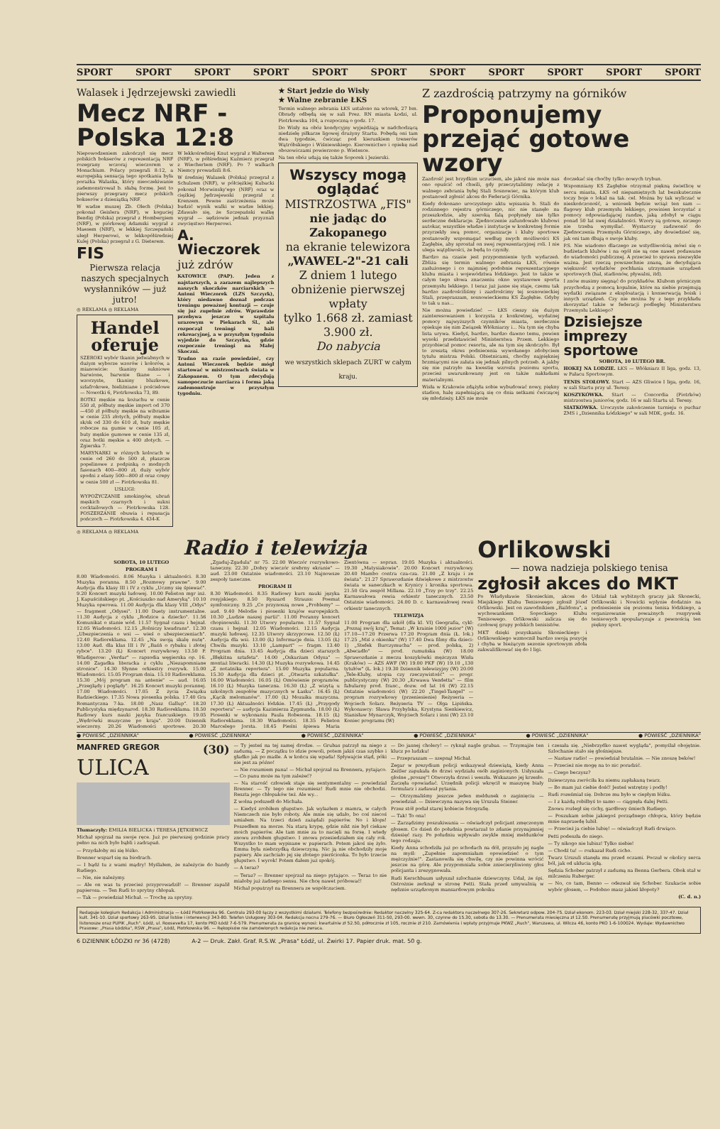SPORT SPORT SPORT SPORT SPORT SPORT SPORT SPORT SPORT SPORT SPORT
Walasek i Jędrzejewski zawiedli
Mecz NRF - Polska 12:8
Niepowodzeniem zakończył się mecz polskich bokserów z reprezentacją NRF rozegrany wczoraj wieczorem w Monachium. Polacy przegrali 8:12, a europejską sensacją tego spotkania była porażka Walaska, który nieoczekiwanie zademonstrował b. słabą formę. Jest to pierwszy przegrany mecz polskich bokserów z dziesiątką NRF.
W wadze muszej Zb. Olech (Polska) pokonał Geislera (NRF), w koguciej Bendig (Polska) przegrał z Hombergiem (NRF), w piórkowej Adamski wygrał z Maesem (NRF), w lekkiej Szczepański uległ Herperowi, w lekkopółśredniej Kulej (Polska) przegrał z G. Dieterem.
FIS
Pierwsza relacja naszych specjalnych wysłanników — już jutro!
◎ REKLAMA ◎ REKLAMA
Handel oferuje
SZEROKI wybór tkanin jedwabnych w dużym wyborze wzorów i kolorów, a mianowicie: tkaniny sukniowe barwione, barwnie tkane — i wzorzyste, tkaniny bluzkowe, szlafrokowe, bieliźniane i pościelowe — Nowotki 6, Piotrkowska 73, 89.
BOTKI męskie na kożuchu w cenie 550 zł, półbuty męskie import od 370—450 zł półbuty męskie na wibramie w cenie 235 złotych, półbuty męskie sk/sk od 330 do 610 zł, buty męskie robocze na gumie w cenie 105 zł, buty męskie gumowe w cenie 135 zł, oraz botki męskie a 400 złotych. — Zgierska 7.
MARYNARKI w różnych kolorach w cenie od 260 do 500 zł, płaszcze popelinowe z podpinką o modnych fasonach 400—800 zł, duży wybór spodni z elany 500—800 zł oraz crepy w cenie 500 zł — Piotrkowska 81.
USŁUGI:
WYPOŻYCZANIE smokingów, ubrań męskich czarnych i sukni cocktailowych — Piotrkowska 128. POSZERZANIE obuwia i repasacja pończoch — Piotrkowska 4. 434-K
◎ REKLAMA ◎ REKLAMA
W lekkośredniej Knut wygrał z Walterem (NRF), w półśredniej Kuźmierz przegrał z Wiechertem (NRF). Po 7 walkach Niemcy prowadzili 8:6.
W średniej Walasek (Polska) przegrał z Schulzem (NRF), w półciężkiej Kubacki pokonał Morwinsky'ego (NRF) oraz w ciężkiej Jędrzejewski przegrał z Krenzem. Pewne zastrzeżenia może budzić wynik walki w wadze lekkiej. Zdawało się, że Szczepański walkę wygrał — sędziowie jednak przyznali zwycięstwo Herperowi.
A. Wieczorek
już zdrów
KATOWICE (PAP). Jeden z najstarszych, a zarazem najlepszych naszych skoczków narciarskich — Antoni Wieczorek (LZS Szczyrk), który niedawno doznał podczas treningu poważnej kontuzji — czuje się już zupełnie zdrów. Wprawdzie przebywa jeszcze w szpitalu urazowym w Piekarach Śl., ale rozpoczął treningi w hali rekreacyjnej, a w przyszłym tygodniu wyjedzie do Szczyrku, gdzie rozpocznie treningi na Małej Skoczni.
Trudno na razie powiedzieć, czy Antoni Wieczorek będzie mógł startować w mistrzostwach świata w Zakopanem. O tym zdecydują samopoczucie narciarza i forma jaką zademonstruje w przyszłym tygodniu.
★ Start jedzie do Wisły
★ Walne zebranie ŁKS
Termin walnego zebrania ŁKS ustalono na wtorek, 27 bm. Obrady odbędą się w sali Prez. RN miasta Łodzi, ul. Piotrkowska 104, a rozpoczną o godz. 17.
Do Wisły na obóz kondycyjny wyjeżdżają w nadchodzącą niedzielę piłkarze ligowej drużyny Startu. Pobędą oni tam dwa tygodnie, ćwicząc pod kierunkiem trenerów Wątróbskiego i Wiśniewskiego. Kierownictwo i opiekę nad obozowiczami powierzono p. Wietesce.
Na ten obóz udają się także Soporek i Jezierski.
Wszyscy mogą oglądać
MISTRZOSTWA „FIS"
nie jadąc do Zakopanego
na ekranie telewizora
„WAWEL-2"-21 cali
Z dniem 1 lutego obniżenie pierwszej wpłaty
tylko 1.668 zł. zamiast 3.900 zł.
Do nabycia
we wszystkich sklepach ZURT w całym kraju.
Z zazdrością patrzymy na górników
Proponujemy przejąć gotowe wzory
Zazdrość jest brzydkim uczuciem, ale jakoś nie może nas ono opuścić od chwili, gdy przeczytaliśmy relację z walnego zebrania byłej Stali Sosnowiec, na którym klub postanowił zgłosić akces do Federacji Górnika.
Kiedy dokonano uroczystego aktu wpisania b. Stali do rodzinnego rejestru górniczego, nic nie stanęło na przeszkodzie, aby szeroką falą popłynęły nie tylko serdeczne deklaracje. Zjednoczenie zafundowało klubowi autokar, wszystkie władze i instytucje w konkretnej formie przyrzekły swą pomoc, organizacje i kluby sportowe postanowiły wspomagać według swych możliwości KS Zagłębie, aby sprostał on swej reprezentacyjnej roli. I nie ulega wątpliwości, że będą to czyniły.
Bardzo na czasie jest przypomnienie tych wydarzeń. Zbliża się termin walnego zebrania ŁKS, równie zasłużonego i co najmniej podobnie reprezentacyjnego klubu miasta i województwa łódzkiego. Jest to także w całym tego słowa znaczeniu okno wystawowe sportu przemysłu lekkiego. I teraz już jasne się staje, czemu tak bardzo zazdrościliśmy i zazdrościmy tej sosnowieckiej Stali, przepraszam, sosnowieckiemu KS Zagłębie. Gdyby to tak u nas...
Nie można powiedzieć — ŁKS cieszy się dużym zainteresowaniem i korzysta z konkretnej, wydatnej pomocy najwyższych czynników miasta, serdecznie opiekuje się nim Związek Włókniarzy i... Na tym się chyba lista urywa. Kiedyś, bardzo, bardzo dawno temu, pewien wysoki przedstawiciel Ministerstwa Przem. Lekkiego przyobiecał pomoc resortu, ale na tym się skończyło. Był to zresztą okres podniecenia wywołanego zdobyciem tytułu mistrza Polski. Obietnicami, choćby najpiękniej brzmiącymi nie załata się jednak pilnych potrzeb. A jakby się nie patrzyło na kwestię wzrostu poziomu sportu, przecież uwarunkowany jest on także nakładami materialnymi.
Wisła w Krakowie zdążyła sobie wybudować nowy, piękny stadion, halę zapełniającą się co dnia setkami ćwiczącej się młodzieży. ŁKS nie może
doczekać się choćby tylko nowych trybun.
Wspomniany KS Zagłębie otrzymał piękną świetlicę w sercu miasta, ŁKS od niepamiętnych lat bezskutecznie toczy boje o lokal na tak. cel. Można by tak wyliczać w nieskończoność, a wniosek będzie wciąż ten sam — flagowy klub przemysłu lekkiego, powinien korzystać z pomocy odpowiadającej randze, jaką zdobył w ciągu ponad 50 lat swej działalności. Wzory są gotowe, niczego nie trzeba wymyślać. Wystarczy zadzwonić do Zjednoczenia Przemysłu Górniczego, aby dowiedzieć się, jak oni tam dbają o swoje kluby.
P.S. Nie wiadomo dlaczego ze wstydliwością mówi się o budżetach klubów i na ogół nie są one nawet podawane do wiadomości publicznej. A przecież to sprawa niezwykle ważna. Jest rzeczą powszechnie znaną, że decydująca większość wydatków pochłania utrzymanie urządzeń sportowych (hal, stadionów, pływalni, itd).
I znów musimy sięgnąć do przykładów. Klubom górniczym przychodzą z pomocą kopalnie, które na siebie przejmują wydatki związane z eksploatacją i konserwacją boisk i innych urządzeń. Czy nie można by z tego przykładu skorzystać także w federacji podległej Ministerstwu Przemysłu Lekkiego?
Dzisiejsze imprezy sportowe
SOBOTA, 10 LUTEGO BR.
HOKEJ NA LODZIE. ŁKS — Włókniarz II liga, godz. 13, w Pałacu Sportowym.
TENIS STOŁOWY. Start — AZS Gliwice I liga, godz. 16, w sali Startu przy ul. Teresy.
KOSZYKÓWKA. Start — Concordia (Piotrków) mistrzostwa juniorów, godz. 16 w sali Startu ul. Teresy.
SIATKÓWKA. Uroczyste zakończenie turnieju o puchar ZMS i „Dziennika Łódzkiego" w sali MDK, godz. 16.
Radio i telewizja
SOBOTA, 10 LUTEGO
PROGRAM I
8.00 Wiadomości. 8.06 Muzyka i aktualności. 8.30 Muzyka poranna. 8.50 „Rozmowy prawne". 9.00 Audycja dla klasy III i IV z cyklu „Uczmy się śpiewać". 9.20 Koncert muzyki ludowej. 10.00 Felieton mgr inż. J. Kapuścińskiego pt. „Kościuszko nad Ameryką". 10.10 Muzyka operowa. 11.00 Audycja dla klasy VIII „Odys" — fragment „Odysei". 11.00 Duety instrumentalne. 11.30 Audycja z cyklu „Rodzice a dziecko". 11.56 Komunikat o stanie wód. 11.57 Sygnał czasu i hejnał. 12.05 Wiadomości. 12.15 „Rolniczy kwadrans". 12.30 „Ubezpieczenia o wsi — wieś o ubezpieczeniach". 12.40 Radioreklama. 12.45 „Na swoją skalę nutę". 13.00 Aud. dla klas III i IV „Baśń o rybaku i złotej rybce". 13.20 (Ł) Koncert rozrywkowy. 13.50 P. Wladigerow: „Verdar" — rapsodia węgierska op. 16. 14.00 Zagadka literacka z cyklu „Niezapomniane stronice". 14.30 Słynne orkiestry rozrywk. 15.00 Wiadomości. 15.05 Program dnia. 15.10 Radioreklama. 15.30 „Mój program na antenie" — aud. 16.05 „Przeglądy i poglądy". 16.25 Koncert muzyki porannej. 17.00 Wiadomości. 17.05 Z życia Związku Radzieckiego. 17.35 Nowa piosenka polska. 17.40 Gra Romantyczna 7-ka. 18.00 „Nasz Gallup". 18.20 Publicystyka międzynarod. 18.30 Radioreklama. 18.50 Radiowy kurs nauki języka francuskiego. 19.05 „Wędrówki muzyczne po kraju". 20.00 Dziennik wieczorny. 20.26 Wiadomości sportowe. 20.30 „Zgaduj-Zgadula" nr 75. 22.00 Wieczór rozrywkowo-taneczny. 22.30 „Dobry wieczór srebrny ekranie" — aud. 23.00 Ostatnie wiadomości. 23.10 Najnowsze zespoły taneczne.
PROGRAM II
8.30 Wiadomości. 8.35 Radiowy kurs nauki języka rosyjskiego. 8.50 Ryszard Strauss: Poemat symfoniczny. 9.25 „Co przynoszą nowe „Problemy" — aud. 9.40 Melodie i piosenki krajów europejskich. 10.30 „Ludzie naszej partii". 11.00 Poranny koncert chopinowski. 11.30 Utwory popularne. 11.57 Sygnał czasu i hejnał. 12.05 Wiadomości. 12.15 Audycja muzyki ludowej. 12.35 Utwory skrzypcowe. 12.50 (Ł) Audycja dla wsi. 13.00 (Ł) Informacje dnia. 13.05 (Ł) Chwila muzyki. 13.10 „Lampart" — fragm. 13.40 Program dnia. 13.45 Audycja dla dzieci starszych „Błękitna sztafeta". 14.00 „Oskarżam Odysa" — montaż literacki. 14.30 (Ł) Muzyka rozrywkowa. 14.45 „Z notatnika reportera". 15.00 Muzyka popularna. 15.30 Audycja dla dzieci pt. „Otwarta szkatułka". 16.00 Wiadomości. 16.05 (Ł) Omówienie programów. 16.10 (Ł) Muzyka taneczna. 16.30 (Ł) „Z wizytą u szkolnych zespołów muzycznych w Łasku". 16.45 (Ł) „Kącik melomanów". 17.00 (Ł) Mozaika muzyczna. 17.30 (Ł) Aktualności łódzkie. 17.45 (Ł) „Przygody reportera" — audycja Kazimierza Zygmunda. 18.00 (Ł) Piosenki w wykonaniu Paula Robesona. 18.15 (Ł) Radioreklama. 18.30 Wiadomości. 18.35 Felieton Marcelego Jorsta. 18.45 Pieśni śpiewa Maria Zientówna — sopran. 19.05 Muzyka i aktualności. 19.30 „Matysiakowie". 20.00 Koncert rozrywkowy. 20.40 Mambo contra cza-cza. 21.00 „Z kraju i ze świata". 21.27 Sprawozdanie dźwiękowe z mistrzostw świata w saneczkach w Krynicy i kronika sportowa. 21.50 Gra zespół Millana. 22.10 „Trzy po trzy". 22.25 Karnawałowa rewia orkiestr tanecznych. 23.50 Ostatnie wiadomości. 24.00 D. c. karnawałowej rewii orkiestr tanecznych.
TELEWIZJA
11.00 Program dla szkół (dla kl. VI) Geografia, cykl: „Poznaj swój kraj", Temat: „W krainie 1000 jezior" (W) 17.10—17.20 Przerwa 17.20 Program dnia (Ł. lok.) 17.25 „Miś z okienka" (W) 17.40 Dwa filmy dla dzieci: 1) „Stefek Burczymucha" — prod. polska, 2) „Abecadło" — prod. rumuńska (W) 18.00 Sprawozdanie z meczu koszykówki mężczyzn Wisła (Kraków) — AZS AWF (W) 19.00 PKF (W) 19.10 „130 tytułów" (Ł. lok.) 19.30 Dziennik telewizyjny (W) 20.00 „Tele-Kluby, utopia czy rzeczywistość" — progr. publicystyczny (W) 20.30 „Krwawa Vendetta" — film fabularny prod. franc., dozw. od lat 16 (W) 22.15 Ostatnie wiadomości (W) 22.20 „Tingel-Tangel" — program rozrywkowy (przeniesienie) Reżyseria — Wojciech Solarz. Reżyseria TV — Olga Lipińska. Wykonawcy: Sława Przybylska, Krystyna Sienkiewicz, Stanisław Mynarczyk, Wojciech Solarz i inni (W) 23.10 Koniec programu (W)
Orlikowski
— nowa nadzieja polskiego tenisa
zgłosił akces do MKT
Po Władysławie Skonieckim, akces do Miejskiego Klubu Tenisowego zgłosił Józef Orlikowski. Jest on zawodnikiem „Baildonu", a wychowankiem Sopockiego Klubu Tenisowego. Orlikowski zalicza się do czołowej grupy polskich tenisistów.
MKT dzięki pozyskaniu Skonieckiego i Orlikowskiego wzmocnił bardzo swoją pozycję i chyba w bieżącym sezonie sportowym zdoła zakwalifikować się do I ligi.
Udział tak wybitnych graczy jak Skonecki, Orlikowski i Nowicki wplynie dodatnio na podniesienie się poziomu tenisa łódzkiego, a organizowanie poważnych rozgrywek tenisowych spopularyzuje z pewnością ten piękny sport.
● POWIEŚĆ „DZIENNIKA" ● POWIEŚĆ „DZIENNIKA" ● POWIEŚĆ „DZIENNIKA" ● POWIEŚĆ „DZIENNIKA" ● POWIEŚĆ „DZIENNIKA" ● POWIEŚĆ „DZIENNIKA"
MANFRED GREGOR (30)
ULICA
Tłumaczyły: EMILIA BIELICKA i TERESA JĘTKIEWICZ
Michał spojrzał na swoje ręce. Już po pierwszej godzinie pracy pełno na nich było bąbli i zadrapań.
— Przydałoby mi się łóżko.
Brenner wsparł się na biodrach.
— I bądź tu z wami mądry! Myślałem, że należycie do bandy Rudiego.
— Nie, nie należymy.
— Ale on was tu przecież przyprowadził! — Brenner zapalił papierosa. — Ten Rudi to sprytny chłopak.
— Tak — powiedział Michał. — Trochę za sprytny.
— Ty jesteś na tej samej drodze. — Grubas patrzył na niego z zadumą. — Z początku to idzie powoli, potem jakiś czas szybko i gładko jak po maśle. A w końcu się wpada! Spływajcie stąd, póki nie jest za późno!
— Nie rozumiem pana! — Michał spojrzał na Brennera, pytająco. — Co panu może na tym zależeć?
— Na starość człowiek staje się sentymentalny — powiedział Brenner. — Ty tego nie rozumiesz! Rudi mnie nie obchodzi. Reszta jego chłopaków też. Ale wy...
Z wolna podszedł do Michała.
— Kiedyś zrobiłem głupstwo. Jak wylazłem z mamra, w całych Niemczech nie było roboty. Ale mnie się udało, bo coś niecoś umiałem. Na trzeci dzień zażądali papierów. No i klops! Poszedłem na morze. Na starą krypę, gdzie nikt nie był ciekaw moich papierów. Ale tam mnie za to nacięli na forsę. I wtedy znowu zrobiłem głupstwo. I znowu przesiedziałem się cały rok. Wszystko to mam wypisane w papierach. Potem jakoś się żyło. Emma była niebrzydką dziewczyną. Nic ją nie obchodziły moje papiery. Ale zachciało jej się złotego pierścionka. To było trzecie głupstwo. I wyrok! Potem dałem już spokój.
— A teraz?
— Teraz? — Brenner spojrzał na niego pytająco. — Teraz to nie miałoby już żadnego sensu. Nie chcę nawet próbować!
Michał popatrzył na Brennera ze współczuciem.
— Do jasnej cholery! — ryknął nagle grubas. — Trzymajże ten klucz po ludzku!
— Przepraszam — szepnął Michał.
Zegar w prezydium policji wskazywał dziewiątą, kiedy Anna Zeitler zapukała do drzwi wydziału osób zaginionych. Usłyszała głośne „proszę"! Otworzyła drzwi i weszła. Wskazano jej krzesło. Zaczęła opowiadać. Urzędnik policji wkręcił w maszynę biały formularz i zadawał pytania.
— Otrzymaliśmy jeszcze jeden meldunek o zaginięciu — powiedział. — Dziewczyna nazywa się Urszula Steiner.
Przez stół podał starej kobiecie fotografię.
— Tak! To ona!
— Zarządzimy poszukiwania — oświadczył policjant zmęczonym głosem. Co dzień do południa powtarzał to zdanie przynajmniej dziesięć razy. Po południu wpływało zwykle mniej meldunków tego rodzaju.
Kiedy Anna schodziła już po schodach na dół, przyszło jej nagle na myśl: „Zupełnie zapomniałam opowiedzieć o tym mężczyźnie!". Zastanowiła się chwilę, czy nie powinna wrócić jeszcze na górę. Ale przypomniała sobie zniecierpliwiony głos policjanta i zrezygnowała.
Rudi Kerschbaum usłyszał szlochanie dziewczyny. Udał, że śpi. Ostrożnie zerknął w stronę Petti. Stała przed umywalnią w nędznie urządzonym mansardowym pokoiku
i czesała się. „Niebrzydko nawet wygląda", pomyślał obojętnie. Szlochanie stało się głośniejsze.
— Nastaw radio! — powiedział brutalnie. — Nie znoszę beków!
— Przecież nie mogę na to nic poradzić.
— Czego beczysz?
Dziewczyna zwróciła ku niemu zapłakaną twarz.
— Bo mam już ciebie dość! Jesteś wstrętny i podły!
Rudi roześmiał się. Dobrze mu było w ciepłym łóżku.
— I z każdą robiłbyś to samo — ciągnęła dalej Petti.
Znowu rozległ się cichy, gardłowy śmiech Rudiego.
— Poszukam sobie jakiegoś porządnego chłopca, który będzie mnie naprawdę lubił.
— Przecież ja ciebie lubię! — oświadczył Rudi drwiąco.
Petti podeszła do niego.
— Ty nikogo nie lubisz! Tylko siebie!
— Chodź tu! — rozkazał Rudi cicho.
Twarz Urszuli stanęła mu przed oczami. Poczuł w okolicy serca ból, jak od ukłucia igłą.
Sędzia Schober patrzył z zadumą na Benna Gerbera. Obok stał w milczeniu Ruberger.
— No, co tam, Benno — odezwał się Schober. Szukacie sobie wybór głosem, — Podobno masz jakieś kłopoty?
(C. d. n.)
Redaguje kolegium Redakcja i Administracja — Łódź Piotrkowska 96. Centrala 293-00 łączy z wszystkimi działami. Telefony bezpośrednie: Redaktor naczelny 325-64. Z-ca redaktora naczelnego 307-26. Sekretarz odpow. 204-75. Dział ekonom. 223-03. Dział miejski 228-32, 337-47. Dział kult. 341-10. Dział sportowy 263-95. Dział listów i interwencji 343-80. Telefon Usługowy 303-04. Redakcja nocna 279-76. — Biuro Ogłoszeń 311-50, 293-00. wewn. 30, czynne do 15.30, sobota do 13.30. — Prenumerata miesięczna zł 12.50. Prenumeratę przyjmują placówki pocztowe, listonosze oraz PUPiK „Ruch". Łódź, ul. Roosevelta 17, konto PKO Łódź 7-6-579. Prenumerata za granicę wynosi: kwartalnie zł 52.50, półrocznie zł 105, rocznie zł 210. Zamówienia i wpłaty przyjmuje PKWZ „Ruch", Warszawa, ul. Wilcza 46, konto PKO 1-6-100024. Wydaje: Wydawnictwo Prasowe: „Prasa Łódzka", RSW „Prasa", Łódź, Piotrkowska 96. — Rękopisów nie zamówionych redakcja nie zwraca.
6 DZIENNIK ŁÓDZKI nr 36 (4728) A-2 — Druk. Zakł. Graf. R.S.W. „Prasa" Łódź, ul. Żwirki 17. Papier druk. mat. 50 g.